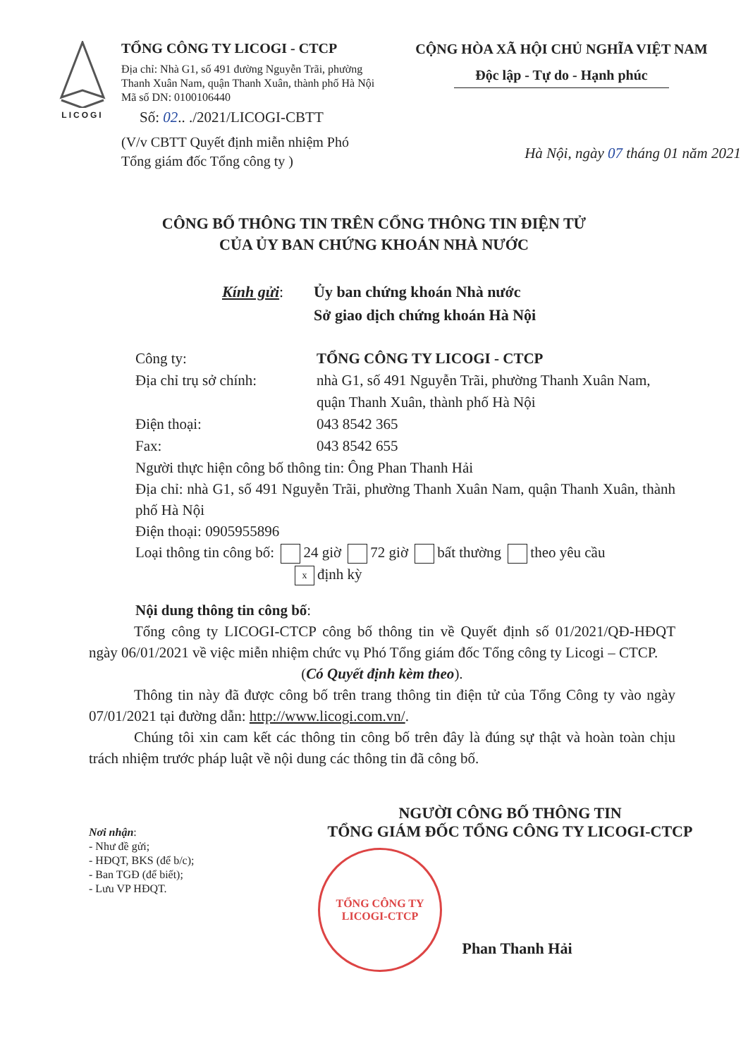LICOGI
TỔNG CÔNG TY LICOGI - CTCP
Địa chỉ: Nhà G1, số 491 đường Nguyễn Trãi, phường Thanh Xuân Nam, quận Thanh Xuân, thành phố Hà Nội
Mã số DN: 0100106440
Số: 02.. ./2021/LICOGI-CBTT
(V/v CBTT Quyết định miễn nhiệm Phó Tổng giám đốc Tổng công ty )
CỘNG HÒA XÃ HỘI CHỦ NGHĨA VIỆT NAM
Độc lập - Tự do - Hạnh phúc
Hà Nội, ngày 07 tháng 01 năm 2021
CÔNG BỐ THÔNG TIN TRÊN CỔNG THÔNG TIN ĐIỆN TỬ
CỦA ỦY BAN CHỨNG KHOÁN NHÀ NƯỚC
Kính gửi: Ủy ban chứng khoán Nhà nước
Sở giao dịch chứng khoán Hà Nội
Công ty: TỔNG CÔNG TY LICOGI - CTCP
Địa chỉ trụ sở chính:
nhà G1, số 491 Nguyễn Trãi, phường Thanh Xuân Nam, quận Thanh Xuân, thành phố Hà Nội
Điện thoại: 043 8542 365
Fax: 043 8542 655
Người thực hiện công bố thông tin: Ông Phan Thanh Hải
Địa chỉ: nhà G1, số 491 Nguyễn Trãi, phường Thanh Xuân Nam, quận Thanh Xuân, thành phố Hà Nội
Điện thoại: 0905955896
Loại thông tin công bố: 24 giờ 72 giờ bất thường theo yêu cầu
xđịnh kỳ
Nội dung thông tin công bố:
Tổng công ty LICOGI-CTCP công bố thông tin về Quyết định số 01/2021/QĐ-HĐQT ngày 06/01/2021 về việc miễn nhiệm chức vụ Phó Tổng giám đốc Tổng công ty Licogi – CTCP.
(Có Quyết định kèm theo).
Thông tin này đã được công bố trên trang thông tin điện tử của Tổng Công ty vào ngày 07/01/2021 tại đường dẫn: http://www.licogi.com.vn/.
Chúng tôi xin cam kết các thông tin công bố trên đây là đúng sự thật và hoàn toàn chịu trách nhiệm trước pháp luật về nội dung các thông tin đã công bố.
Nơi nhận:
- Như đề gửi;
- HĐQT, BKS (để b/c);
- Ban TGĐ (để biết);
- Lưu VP HĐQT.
NGƯỜI CÔNG BỐ THÔNG TIN
TỔNG GIÁM ĐỐC TỔNG CÔNG TY LICOGI-CTCP
TỔNG CÔNG TY
LICOGI-CTCP
Phan Thanh Hải